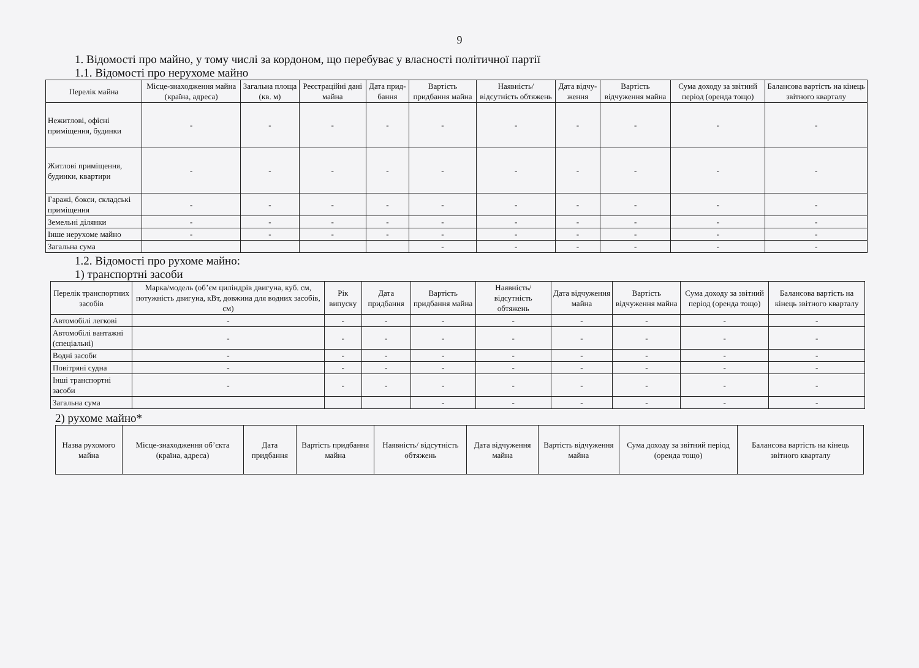9
1. Відомості про майно, у тому числі за кордоном, що перебуває у власності політичної партії
1.1. Відомості про нерухоме майно
| Перелік майна | Місце-знаходження майна (країна, адреса) | Загальна площа (кв. м) | Реєстраційні дані майна | Дата прид-бання | Вартість придбання майна | Наявність/ відсутність обтяжень | Дата відчу-ження | Вартість відчуження майна | Сума доходу за звітний період (оренда тощо) | Балансова вартість на кінець звітного кварталу |
| --- | --- | --- | --- | --- | --- | --- | --- | --- | --- | --- |
| Нежитлові, офісні приміщення, будинки | - | - | - | - | - | - | - | - | - | - |
| Житлові приміщення, будинки, квартири | - | - | - | - | - | - | - | - | - | - |
| Гаражі, бокси, складські приміщення | - | - | - | - | - | - | - | - | - | - |
| Земельні ділянки | - | - | - | - | - | - | - | - | - | - |
| Інше нерухоме майно | - | - | - | - | - | - | - | - | - | - |
| Загальна сума | | | | | - | - | - | - | - | - |
1.2. Відомості про рухоме майно:
1) транспортні засоби
| Перелік транспортних засобів | Марка/модель (об’єм циліндрів двигуна, куб. см, потужність двигуна, кВт, довжина для водних засобів, см) | Рік випуску | Дата придбання | Вартість придбання майна | Наявність/ відсутність обтяжень | Дата відчуження майна | Вартість відчуження майна | Сума доходу за звітний період (оренда тощо) | Балансова вартість на кінець звітного кварталу |
| --- | --- | --- | --- | --- | --- | --- | --- | --- | --- |
| Автомобілі легкові | - | - | - | - | - | - | - | - | - |
| Автомобілі вантажні (спеціальні) | - | - | - | - | - | - | - | - | - |
| Водні засоби | - | - | - | - | - | - | - | - | - |
| Повітряні судна | - | - | - | - | - | - | - | - | - |
| Інші транспортні засоби | - | - | - | - | - | - | - | - | - |
| Загальна сума | | | | - | - | - | - | - | - |
2) рухоме майно*
| Назва рухомого майна | Місце-знаходження об’єкта (країна, адреса) | Дата придбання | Вартість придбання майна | Наявність/ відсутність обтяжень | Дата відчуження майна | Вартість відчуження майна | Сума доходу за звітний період (оренда тощо) | Балансова вартість на кінець звітного кварталу |
| --- | --- | --- | --- | --- | --- | --- | --- | --- |